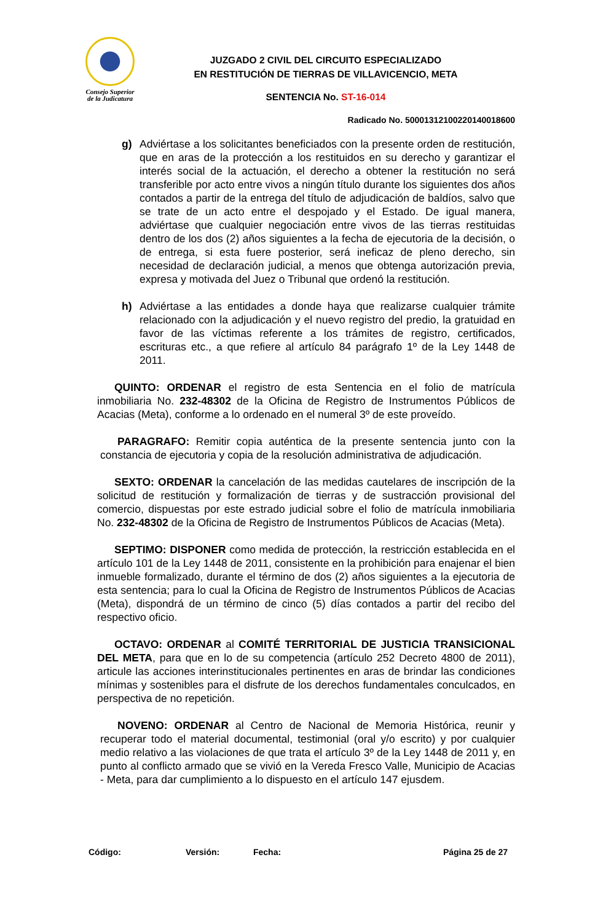Consejo Superior
de la Judicatura
JUZGADO 2 CIVIL DEL CIRCUITO ESPECIALIZADO
EN RESTITUCIÓN DE TIERRAS DE VILLAVICENCIO, META
SENTENCIA No. ST-16-014
Radicado No. 50001312100220140018600
g) Adviértase a los solicitantes beneficiados con la presente orden de restitución, que en aras de la protección a los restituidos en su derecho y garantizar el interés social de la actuación, el derecho a obtener la restitución no será transferible por acto entre vivos a ningún título durante los siguientes dos años contados a partir de la entrega del título de adjudicación de baldíos, salvo que se trate de un acto entre el despojado y el Estado. De igual manera, adviértase que cualquier negociación entre vivos de las tierras restituidas dentro de los dos (2) años siguientes a la fecha de ejecutoria de la decisión, o de entrega, si esta fuere posterior, será ineficaz de pleno derecho, sin necesidad de declaración judicial, a menos que obtenga autorización previa, expresa y motivada del Juez o Tribunal que ordenó la restitución.
h) Adviértase a las entidades a donde haya que realizarse cualquier trámite relacionado con la adjudicación y el nuevo registro del predio, la gratuidad en favor de las víctimas referente a los trámites de registro, certificados, escrituras etc., a que refiere al artículo 84 parágrafo 1º de la Ley 1448 de 2011.
QUINTO: ORDENAR el registro de esta Sentencia en el folio de matrícula inmobiliaria No. 232-48302 de la Oficina de Registro de Instrumentos Públicos de Acacias (Meta), conforme a lo ordenado en el numeral 3º de este proveído.
PARAGRAFO: Remitir copia auténtica de la presente sentencia junto con la constancia de ejecutoria y copia de la resolución administrativa de adjudicación.
SEXTO: ORDENAR la cancelación de las medidas cautelares de inscripción de la solicitud de restitución y formalización de tierras y de sustracción provisional del comercio, dispuestas por este estrado judicial sobre el folio de matrícula inmobiliaria No. 232-48302 de la Oficina de Registro de Instrumentos Públicos de Acacias (Meta).
SEPTIMO: DISPONER como medida de protección, la restricción establecida en el artículo 101 de la Ley 1448 de 2011, consistente en la prohibición para enajenar el bien inmueble formalizado, durante el término de dos (2) años siguientes a la ejecutoria de esta sentencia; para lo cual la Oficina de Registro de Instrumentos Públicos de Acacias (Meta), dispondrá de un término de cinco (5) días contados a partir del recibo del respectivo oficio.
OCTAVO: ORDENAR al COMITÉ TERRITORIAL DE JUSTICIA TRANSICIONAL DEL META, para que en lo de su competencia (artículo 252 Decreto 4800 de 2011), articule las acciones interinstitucionales pertinentes en aras de brindar las condiciones mínimas y sostenibles para el disfrute de los derechos fundamentales conculcados, en perspectiva de no repetición.
NOVENO: ORDENAR al Centro de Nacional de Memoria Histórica, reunir y recuperar todo el material documental, testimonial (oral y/o escrito) y por cualquier medio relativo a las violaciones de que trata el artículo 3º de la Ley 1448 de 2011 y, en punto al conflicto armado que se vivió en la Vereda Fresco Valle, Municipio de Acacias - Meta, para dar cumplimiento a lo dispuesto en el artículo 147 ejusdem.
Código: Versión: Fecha: Página 25 de 27